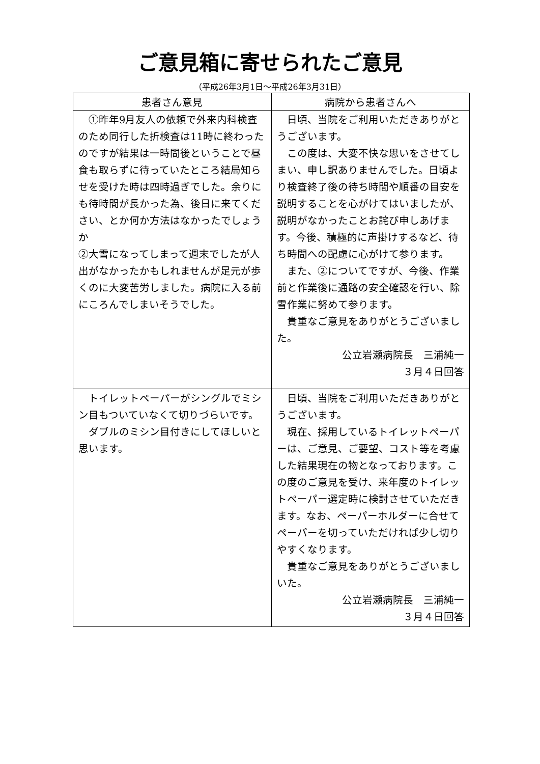ご意見箱に寄せられたご意見
（平成26年3月1日～平成26年3月31日）
| 患者さん意見 | 病院から患者さんへ |
| --- | --- |
| ①昨年9月友人の依頼で外来内科検査のため同行した折検査は11時に終わったのですが結果は一時間後ということで昼食も取らずに待っていたところ結局知らせを受けた時は四時過ぎでした。余りにも待時間が長かった為、後日に来てください、とか何か方法はなかったでしょうか ②大雪になってしまって週末でしたが人出がなかったかもしれませんが足元が歩くのに大変苦労しました。病院に入る前にころんでしまいそうでした。 | 日頃、当院をご利用いただきありがとうございます。 この度は、大変不快な思いをさせてしまい、申し訳ありませんでした。日頃より検査終了後の待ち時間や順番の目安を説明することを心がけてはいましたが、説明がなかったことお詫び申しあげます。今後、積極的に声掛けするなど、待ち時間への配慮に心がけて参ります。 また、②についてですが、今後、作業前と作業後に通路の安全確認を行い、除雪作業に努めて参ります。 貴重なご意見をありがとうございました。 公立岩瀬病院長 三浦純一 ３月４日回答 |
| トイレットペーパーがシングルでミシン目もついていなくて切りづらいです。 ダブルのミシン目付きにしてほしいと思います。 | 日頃、当院をご利用いただきありがとうございます。 現在、採用しているトイレットペーパーは、ご意見、ご要望、コスト等を考慮した結果現在の物となっております。この度のご意見を受け、来年度のトイレットペーパー選定時に検討させていただきます。なお、ペーパーホルダーに合せてペーパーを切っていただければ少し切りやすくなります。 貴重なご意見をありがとうございましいた。 公立岩瀬病院長 三浦純一 ３月４日回答 |